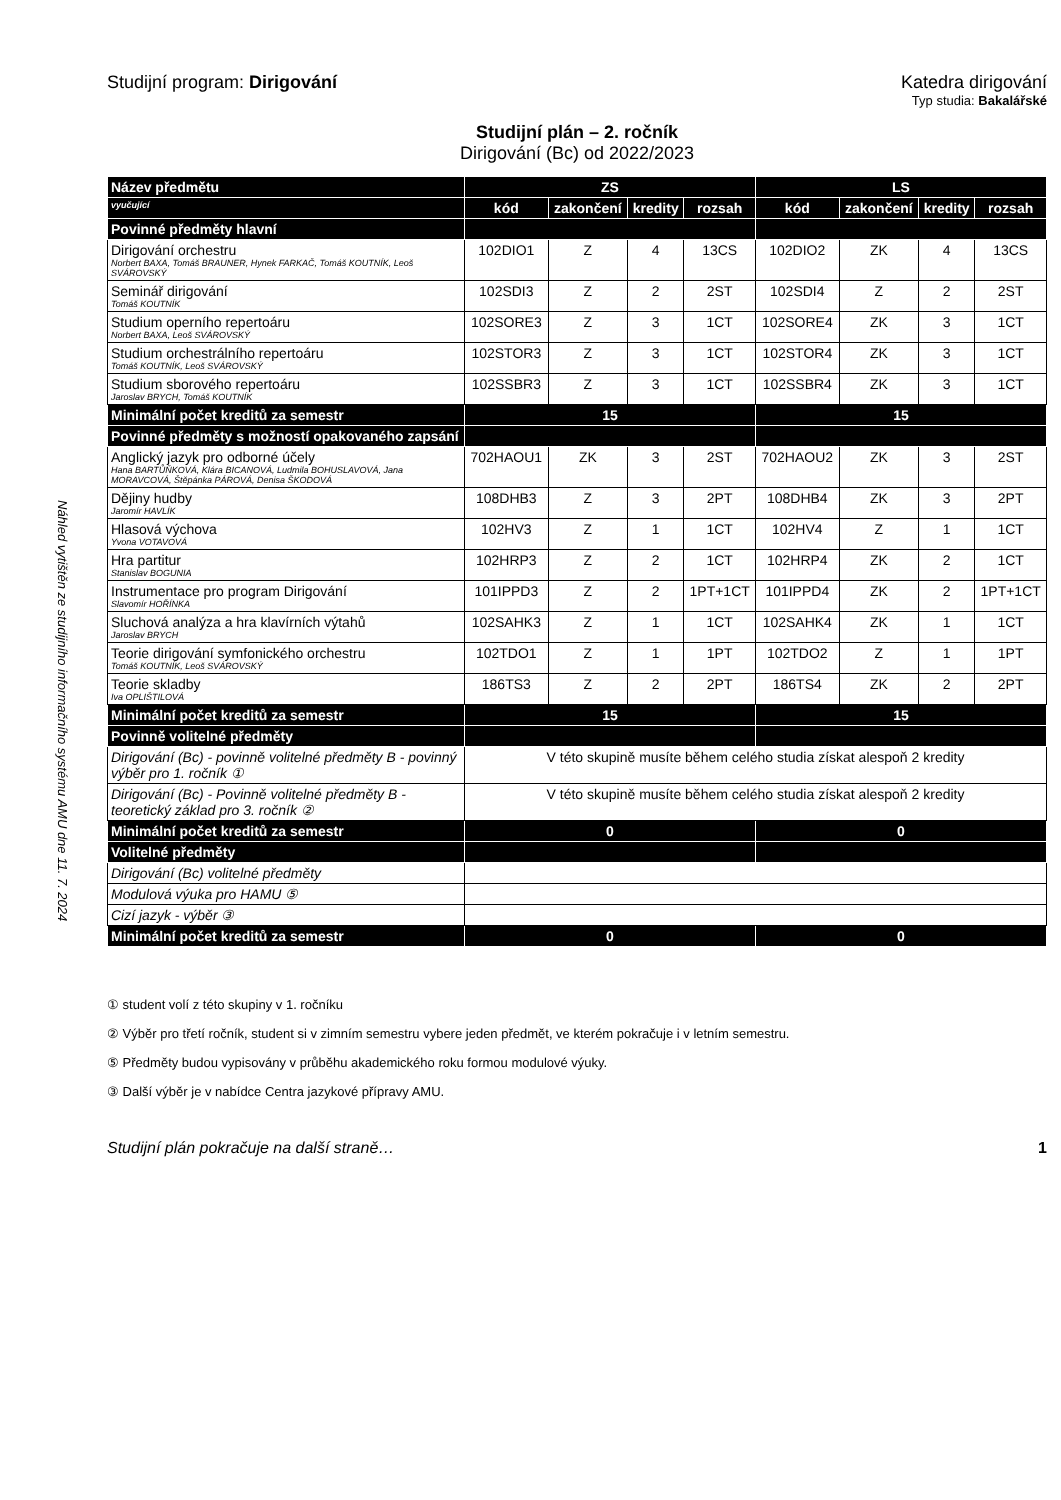Náhled vytištěn ze studijního informačního systému AMU dne 11. 7. 2024
Studijní program: Dirigování Katedra dirigování
Typ studia: Bakalářské
Studijní plán – 2. ročník
Dirigování (Bc) od 2022/2023
| Název předmětu | ZS | | | | LS | | | |
| --- | --- | --- | --- | --- | --- | --- | --- | --- |
| vyučující | kód | zakončení | kredity | rozsah | kód | zakončení | kredity | rozsah |
| Povinné předměty hlavní | | | | | | | | |
| Dirigování orchestru Norbert BAXA, Tomáš BRAUNER, Hynek FARKAČ, Tomáš KOUTNÍK, Leoš SVÁROVSKÝ | 102DIO1 | Z | 4 | 13CS | 102DIO2 | ZK | 4 | 13CS |
| Seminář dirigování Tomáš KOUTNÍK | 102SDI3 | Z | 2 | 2ST | 102SDI4 | Z | 2 | 2ST |
| Studium operního repertoáru Norbert BAXA, Leoš SVÁROVSKÝ | 102SORE3 | Z | 3 | 1CT | 102SORE4 | ZK | 3 | 1CT |
| Studium orchestrálního repertoáru Tomáš KOUTNÍK, Leoš SVÁROVSKÝ | 102STOR3 | Z | 3 | 1CT | 102STOR4 | ZK | 3 | 1CT |
| Studium sborového repertoáru Jaroslav BRYCH, Tomáš KOUTNÍK | 102SSBR3 | Z | 3 | 1CT | 102SSBR4 | ZK | 3 | 1CT |
| Minimální počet kreditů za semestr | 15 | | | | 15 | | | |
| Povinné předměty s možností opakovaného zapsání | | | | | | | | |
| Anglický jazyk pro odborné účely Hana BARTŮŇKOVÁ, Klára BICANOVÁ, Ludmila BOHUSLAVOVÁ, Jana MORAVCOVÁ, Štěpánka PÁROVÁ, Denisa ŠKODOVÁ | 702HAOU1 | ZK | 3 | 2ST | 702HAOU2 | ZK | 3 | 2ST |
| Dějiny hudby Jaromír HAVLÍK | 108DHB3 | Z | 3 | 2PT | 108DHB4 | ZK | 3 | 2PT |
| Hlasová výchova Yvona VOTAVOVÁ | 102HV3 | Z | 1 | 1CT | 102HV4 | Z | 1 | 1CT |
| Hra partitur Stanislav BOGUNIA | 102HRP3 | Z | 2 | 1CT | 102HRP4 | ZK | 2 | 1CT |
| Instrumentace pro program Dirigování Slavomír HOŘÍNKA | 101IPPD3 | Z | 2 | 1PT+1CT | 101IPPD4 | ZK | 2 | 1PT+1CT |
| Sluchová analýza a hra klavírních výtahů Jaroslav BRYCH | 102SAHK3 | Z | 1 | 1CT | 102SAHK4 | ZK | 1 | 1CT |
| Teorie dirigování symfonického orchestru Tomáš KOUTNÍK, Leoš SVÁROVSKÝ | 102TDO1 | Z | 1 | 1PT | 102TDO2 | Z | 1 | 1PT |
| Teorie skladby Iva OPLIŠTILOVÁ | 186TS3 | Z | 2 | 2PT | 186TS4 | ZK | 2 | 2PT |
| Minimální počet kreditů za semestr | 15 | | | | 15 | | | |
| Povinně volitelné předměty | | | | | | | | |
| Dirigování (Bc) - povinně volitelné předměty B - povinný výběr pro 1. ročník ① | V této skupině musíte během celého studia získat alespoň 2 kredity | | | | | | | |
| Dirigování (Bc) - Povinně volitelné předměty B - teoretický základ pro 3. ročník ② | V této skupině musíte během celého studia získat alespoň 2 kredity | | | | | | | |
| Minimální počet kreditů za semestr | 0 | | | | 0 | | | |
| Volitelné předměty | | | | | | | | |
| Dirigování (Bc) volitelné předměty | | | | | | | | |
| Modulová výuka pro HAMU ⑤ | | | | | | | | |
| Cizí jazyk - výběr ③ | | | | | | | | |
| Minimální počet kreditů za semestr | 0 | | | | 0 | | | |
① student volí z této skupiny v 1. ročníku
② Výběr pro třetí ročník, student si v zimním semestru vybere jeden předmět, ve kterém pokračuje i v letním semestru.
⑤ Předměty budou vypisovány v průběhu akademického roku formou modulové výuky.
③ Další výběr je v nabídce Centra jazykové přípravy AMU.
Studijní plán pokračuje na další straně… 1